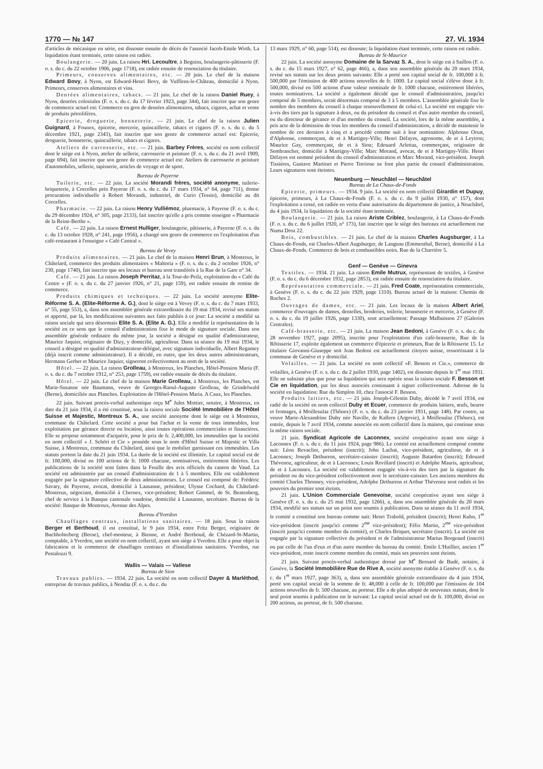1770 — № 147 27. VI. 1934
d'articles de mécanique en série, est dissoute ensuite de décès de l'associé Jacob-Emile Wirth. La liquidation étant terminée, cette raison est radiée.
Boulangerie. — 20 juin. La raison Hri. Lecoultre, à Begnins, boulangerie-pâtisserie (F. o. s. du c. du 22 octobre 1906, page 1718), est radiée ensuite de renonciation du titulaire.
Primeurs, conserves alimentaires, etc. — 20 juin. Le chef de la maison Edward Bovy, à Nyon, est Edward-Henri Bovy, de Vufflens-le-Château, domicilié à Nyon. Primeurs, conserves alimentaires et vins.
Denrées alimentaires, tabacs. — 21 juin. Le chef de la raison Daniel Ruey, à Nyon, denrées coloniales (F. o. s. du c. du 17 février 1923, page 344), fait inscrire que son genre de commerce actuel est: Commerce en gros de denrées alimentaires, tabacs, cigares, achat et vente de produits pétrolifères.
Epicerie, droguerie, bonneterie. — 21 juin. Le chef de la raison Julien Guignard, à Founex, épicerie, mercerie, quincaillerie, tabacs et cigares (F. o. s. du c. du 5 décembre 1921, page 2343), fait inscrire que son genre de commerce actuel est: Epicerie, droguerie, bonneterie, quincaillerie, tabacs et cigares.
Ateliers de carrosserie, etc. — 21 juin. Barbey Frères, société en nom collectif dont le siège est à Nyon, atelier de sellerie, carrosserie et peinture (F. o. s. du c. du 21 avril 1909, page 694), fait inscrire que son genre de commerce actuel est: Ateliers de carrosserie et peinture d'automobiles, sellerie, tapisserie, articles de voyage et de sport.
Bureau de Payerne
Tuilerie, etc. — 22 juin. La société Morandi frères, société anonyme, tuilerie-briqueterie, à Corcelles près Payerne (F. o. s. du c. du 17 mars 1934, n° 64, page 711), donne procuration individuelle à Robert Morandi, industriel, de Curio (Tessin), domicilié au dit Corcelles.
Pharmacie. — 22 juin. La raison Henry Vulliémoz, pharmacie, à Payerne (F. o. s. du c. du 29 décembre 1924, n° 305, page 2133), fait inscrire qu'elle a pris comme enseigne « Pharmacie de la Reine-Berthe ».
Café. — 22 juin. La raison Ernest Hulliger, boulangerie, pâtisserie, à Payerne (F. o. s. du c. du 13 octobre 1928, n° 241, page 1956), a changé son genre de commerce en l'exploitation d'un café-restaurant à l'enseigne « Café Central ».
Bureau de Vevey
Produits alimentaires. — 21 juin. Le chef de la maison Henri Brun, à Montreux, le Châtelard, commerce des produits alimentaires « Maltoria » (F. o. s. du c. du 2 octobre 1926, n° 230, page 1740), fait inscrire que ses locaux et bureau sont transférés à la Rue de la Gare n° 34.
Café. — 21 juin. La raison Joseph Perritaz, à la Tour-de-Peilz, exploitation du « Café du Centre » (F. o. s. du c. du 27 janvier 1926, n° 21, page 159), est radiée ensuite de remise de commerce.
Produits chimiques et techniques. — 22 juin. La société anonyme Elite-Réforme S. A. (Elite-Réforme A. G.), dont le siège est à Vevey (F. o. s. du c. du 7 mars 1933, n° 55, page 553), a, dans son assemblée générale extraordinaire du 19 mai 1934, revisé ses statuts et apporté, par là, les modifications suivantes aux faits publiés à ce jour: La société a modifié sa raison sociale qui sera désormais Elite S. A. (Elite A. G.). Elle a modifié la représentation de la société en ce sens que le conseil d'administration fixe le mode de signature sociale. Dans son assemblée générale ordinaire du même jour, la société a désigné en qualité d'administrateur, Maurice Jaquier, originaire de Dizy, y domicilié, agriculteur. Dans sa séance du 19 mai 1934, le conseil a désigné en qualité d'administrateur-délégué, avec signature individuelle, Albert Regamey (déjà inscrit comme administrateur). Il a décidé, en outre, que les deux autres administrateurs, Hermann Gerber et Maurice Jaquier, signeront collectivement au nom de la société.
Hôtel. — 22 juin. La raison Grolleau, à Montreux, les Planches, Hôtel-Pension Maria (F. o. s. du c. du 7 octobre 1912, n° 253, page 1759), est radiée ensuite de décès du titulaire.
Hôtel. — 22 juin. Le chef de la maison Marie Grolleau, à Montreux, les Planches, est Marie-Susanne née Baumann, veuve de Georges-Raoul-Auguste Grolleau, de Grindelwald (Berne), domiciliée aux Planches. Exploitation de l'Hôtel-Pension Maria. A Caux, les Planches.
22 juin. Suivant procès-verbal authentique reçu M<sup>e</sup> Jules Mottier, notaire, à Montreux, en date du 21 juin 1934, il a été constitué, sous la raison sociale Société Immobilière de l'Hôtel Suisse et Majestic, Montreux S. A., une société anonyme dont le siège est à Montreux, commune du Châtelard. Cette société a pour but l'achat et la vente de tous immeubles, leur exploitation par gérance directe ou location, ainsi toutes opérations commerciales et financières. Elle se propose notamment d'acquérir, pour le prix de fr. 2,400,000, les immeubles que la société en nom collectif « J. Schöri et Cie » possède sous le nom d'Hôtel Suisse et Majestic et Villa Suisse, à Montreux, commune du Châtelard, ainsi que le mobilier garnissant ces immeubles. Les statuts portent la date du 21 juin 1934. La durée de la société est illimitée. Le capital social est de fr. 100,000, divisé en 100 actions de fr. 1000 chacune, nominatives, entièrement libérées. Les publications de la société sont faites dans la Feuille des avis officiels du canton de Vaud. La société est administrée par un conseil d'administration de 1 à 5 membres. Elle est valablement engagée par la signature collective de deux administrateurs. Le conseil est composé de: Frédéric Savary, de Payerne, avocat, domicilié à Lausanne, président; Ulysse Cochard, du Châtelard-Montreux, négociant, domicilié à Chernex, vice-président; Robert Gimmel, de St. Beatenberg, chef de service à la Banque cantonale vaudoise, domicilié à Lausanne, secrétaire. Bureau de la société: Banque de Montreux, Avenue des Alpes.
Bureau d'Yverdon
Chauffages centraux, installations sanitaires. — 18 juin. Sous la raison Berger et Berthoud, il est constitué, le 9 juin 1934, entre Fritz Berger, originaire de Buchholterberg (Berne), chef-monteur, à Bienne, et André Berthoud, de Chézard-St-Martin, comptable, à Yverdon, une société en nom collectif, ayant son siège à Yverdon. Elle a pour objet la fabrication et le commerce de chauffages centraux et d'installations sanitaires. Yverdon, rue Pestalozzi 9.
Wallis — Valais — Vallese
Bureau de Sion
Travaux publics. — 1934. 22 juin. La société en nom collectif Dayer & Marléthod, entreprise de travaux publics, à Nendaz (F. o. s. du c. du
13 mars 1929, n° 60, page 514), est dissoute; la liquidation étant terminée, cette raison est radiée.
Bureau de St-Maurice
22 juin. La société anonyme Domaine de la Sarvaz S. A., dont le siège est à Saillon (F. o. s. du c. du 15 mars 1927, n° 62, page 466), a, dans son assemblée générale du 20 mars 1934, revisé ses statuts sur les deux points suivants: Elle a porté son capital social de fr. 100,000 à fr. 500,000 par l'émission de 400 actions nouvelles de fr. 1000. Le capital social s'élève donc à fr. 500,000, divisé en 500 actions d'une valeur nominale de fr. 1000 chacune, entièrement libérées, toutes nominatives. La société a également décidé que le conseil d'administration, jusqu'ici composé de 5 membres, serait désormais composé de 3 à 5 membres. L'assemblée générale fixe le nombre des membres du conseil à chaque renouvellement de celui-ci. La société est engagée vis-à-vis des tiers par la signature à deux, ou du président du conseil et d'un autre membre du conseil, ou du directeur de gérance et d'un membre du conseil. La société, lors de la même assemblée, a pris acte de la démission de tous les membres du conseil d'administration, a décidé de maintenir le nombre de ces derniers à cinq et a procédé comme suit à leur nomination: Alphonse Orsat, d'Alphonse, commerçant, de et à Martigny-Ville; Henri Défayes, agronome, de et à Leytron; Maurice Gay, commerçant, de et à Sion; Edouard Arlettaz, commerçant, originaire de Sembrancher, domicilié à Martigny-Ville; Marc Morand, avocat, de et à Martigny-Ville. Henri Défayes est nommé président du conseil d'administration et Marc Morand, vice-président. Joseph Tissières, Gustave Martinet et Pierre Torrione ne font plus partie du conseil d'administration. Leurs signatures sont éteintes.
Neuenburg — Neuchâtel — Neuchâtel
Bureau de La Chaux-de-Fonds
Epicerie, primeurs. — 1934. 9 juin. La société en nom collectif Girardin et Dupuy, épicerie, primeurs, à La Chaux-de-Fonds (F. o. s. du c. du 9 juillet 1930, n° 157), dont l'exploitation a cessé, est radiée en vertu d'une autorisation du département de justice, à Neuchâtel, du 4 juin 1934, la liquidation de la société étant terminée.
Boulangerie. — 21 juin. La raison Ariste Criblez, boulangerie, à La Chaux-de-Fonds (F. o. s. du c. du 6 juillet 1920, n° 173), fait inscrire que le siège des bureaux est actuellement rue Numa Droz 22.
Bois, combustibles. — 21 juin. Le chef de la maison Charles Augsburger, à La Chaux-de-Fonds, est Charles-Albert Augsburger, de Langnau (Emmenthal, Berne), domicilié à La Chaux-de-Fonds. Commerce de bois et combustibles noirs. Rue de la Charrière 5.
Genf — Genève — Ginevra
Textiles. — 1934. 21 juin. La raison Emile Mutrux, représentant de textiles, à Genève (F. o. s. du c. du 6 décembre 1932, page 2853), est radiée ensuite de renonciation du titulaire.
Représentation commerciale. — 21 juin. Fred Coate, représentation commerciale, à Genève (F. o. s. du c. du 22 juin 1929, page 1310). Bureau actuel de la maison: Chemin de Roches 2.
Ouvrages de dames, etc. — 21 juin. Les locaux de la maison Albert Ariel, commerce d'ouvrages de dames, dentelles, broderies, toilerie, bonneterie et mercerie, à Genève (F. o. s. du c. du 19 juillet 1926, page 1330), sont actuellement: Passage Malbuisson 27 (Galeries Centrales).
Café-brasserie, etc. — 21 juin. La maison Jean Bedoni, à Genève (F. o. s. du c. du 28 novembre 1927, page 2095), inscrite pour l'exploitation d'un café-brasserie, Rue de la Rôtisserie 17, exploite également un commerce d'épicerie et primeurs, Rue de la Rôtisserie 15. Le titulaire Giovanni-Giuseppe soit Jean Bedoni est actuellement citoyen suisse, ressortissant à la commune de Genève et y domicilié.
Volailles. — 21 juin. La société en nom collectif «F. Besson et Cie.», commerce de volailles, à Genève (F. o. s. du c. du 2 juillet 1930, page 1402), est dissoute depuis le 1<sup>er</sup> mai 1931. Elle ne subsiste plus que pour sa liquidation qui sera opérée sous la raison sociale F. Besson et Cie en liquidation, par les deux associés continuant à signer collectivement. Adresse de la société en liquidation: Rue du Simplon 10, chez l'associé F. Besson.
Produits laitiers, etc. — 21 juin. Joseph-Célestin Duby, décédé le 7 avril 1934, est radié de la société en nom collectif Duby et Ecuer, commerce de produits laitiers, œufs, beurre et fromages, à Moillesulaz (Thônex) (F. o. s. du c. du 23 janvier 1931, page 148). Par contre, sa veuve Marie-Alexandrine Duby née Naville, de Kallern (Argovie), à Moillesulaz (Thônex), est entrée, depuis le 7 avril 1934, comme associée en nom collectif dans la maison, qui continue sous la même raison sociale.
21 juin. Syndicat Agricole de Laconnex, société coopérative ayant son siège à Laconnex (F. o. s. du c. du 11 juin 1924, page 986). Le comité est actuellement composé comme suit: Léon Revaclier, président (inscrit); John Lachat, vice-président, agriculteur, de et à Laconnex; Joseph Dethurens, secrétaire-caissier (inscrit); Auguste Batardon (inscrit); Edouard Thévenoz, agriculteur, de et à Laconnex; Louis Revillard (inscrit) et Adolphe Mauris, agriculteur, de et à Laconnex. La société est valablement engagée vis-à-vis des tiers par la signature du président ou du vice-président collectivement avec le secrétaire-caissier. Les anciens membres du comité Charles Thonney, vice-président, Adolphe Dethurens et Arthur Thévenoz sont radiés et les pouvoirs du premier sont éteints.
21 juin. L'Union Commerciale Genevoise, société coopérative ayant son siège à Genève (F. o. s. du c. du 25 mai 1932, page 1266), a, dans son assemblée générale du 20 mars 1934, modifié ses statuts sur un point non soumis à publication. Dans sa séance du 11 avril 1934, le comité a constitué son bureau comme suit: Henri Trabold, président (inscrit); Henri Kuhn, 1<sup>er</sup> vice-président (inscrit jusqu'ici comme 2<sup>me</sup> vice-président); Félix Martin, 2<sup>me</sup> vice-président (inscrit jusqu'ici comme membre du comité), et Charles Briquet, secrétaire (inscrit). La société est engagée par la signature collective du président et de l'administrateur Marius Borgeaud (inscrit) ou par celle de l'un d'eux et d'un autre membre du bureau du comité. Emile L'Huillier, ancien 1<sup>er</sup> vice-président, reste inscrit comme membre du comité, mais ses pouvoirs sont éteints.
21 juin. Suivant procès-verbal authentique dressé par M<sup>e</sup> Bernard de Budé, notaire, à Genève, la Société Immobilière Rue de Rive A, société anonyme établie à Genève (F. o. s. du c. du 1<sup>er</sup> mars 1927, page 363), a, dans son assemblée générale extraordinaire du 4 juin 1934, porté son capital social de la somme de fr. 48,000 à celle de fr. 100,000 par l'émission de 104 actions nouvelles de fr. 500 chacune, au porteur. Elle a de plus adopté de nouveaux statuts, dont le seul point soumis à publication est le suivant: Le capital social actuel est de fr. 100,000, divisé en 200 actions, au porteur, de fr. 500 chacune.